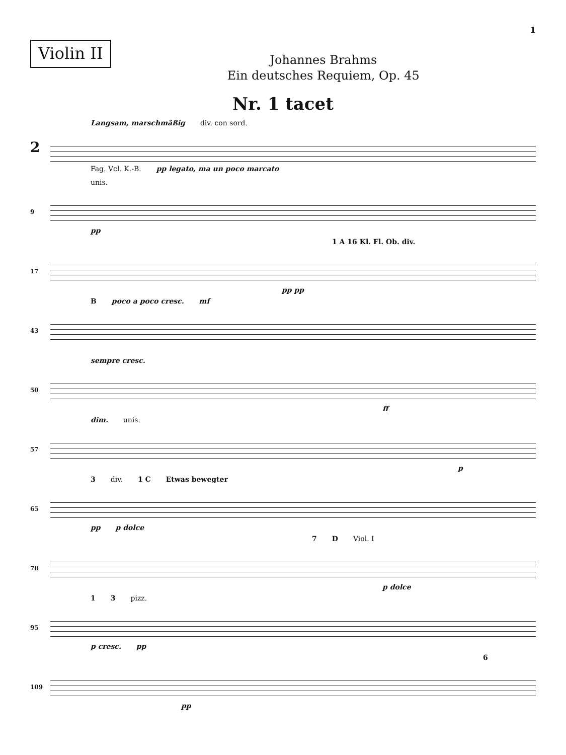1
Violin II
Johannes Brahms
Ein deutsches Requiem, Op. 45
Nr. 1 tacet
Langsam, marschmäßig div. con sord.
2
Fag. Vcl. K.-B. pp legato, ma un poco marcato
unis.
9
pp
1 A 16 Kl. Fl. Ob. div.
17
pp pp
Bpoco a poco cresc. mf
43
sempre cresc.
50
ff
dim. unis.
57
p
3 div. 1 C Etwas bewegter
65
pp p dolce
7 D Viol. I
78
p dolce
1 3 pizz.
95
p cresc. pp
6
109
pp